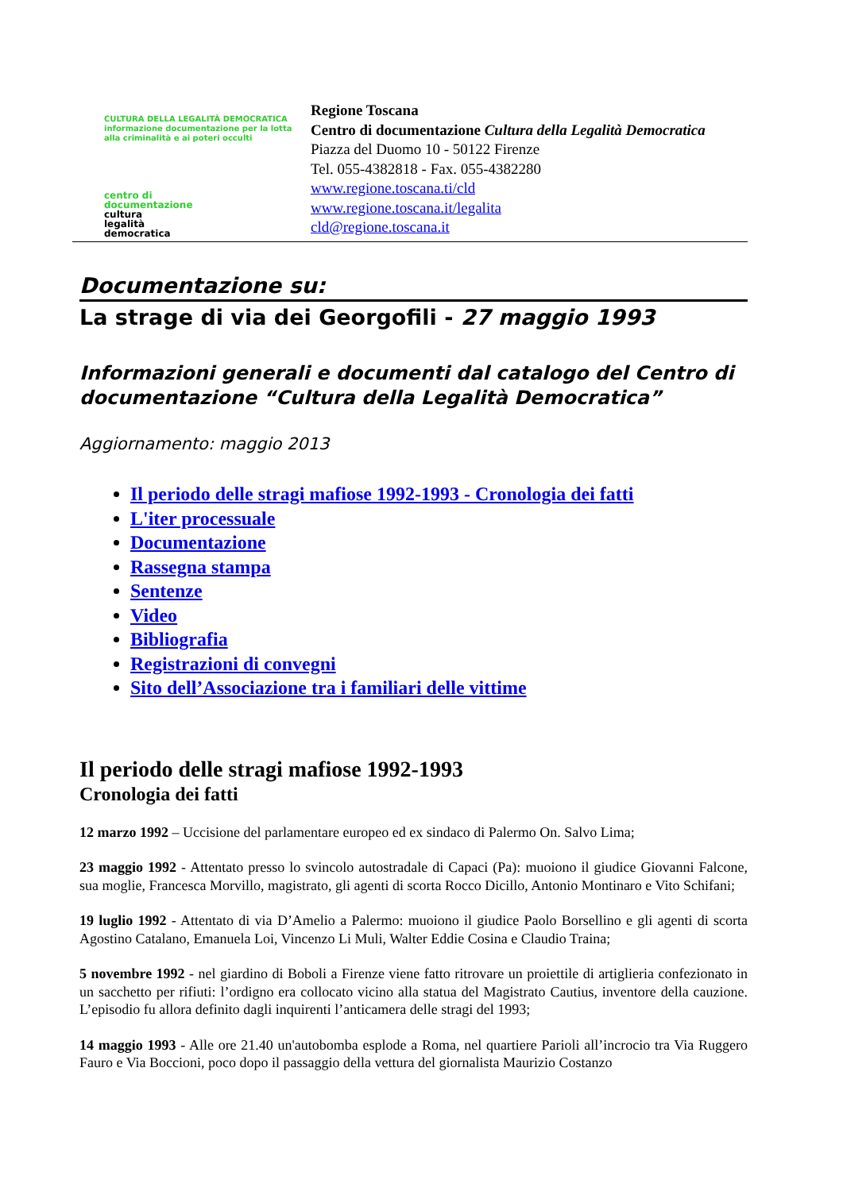CULTURA DELLA LEGALITÀ DEMOCRATICA
informazione documentazione per la lotta alla criminalità e ai poteri occulti
centro di
documentazione
cultura
legalità
democratica
Regione Toscana
Centro di documentazione Cultura della Legalità Democratica
Piazza del Duomo 10 - 50122 Firenze
Tel. 055-4382818 - Fax. 055-4382280
www.regione.toscana.ti/cld
www.regione.toscana.it/legalita
cld@regione.toscana.it
Documentazione su:
La strage di via dei Georgofili - 27 maggio 1993
Informazioni generali e documenti dal catalogo del Centro di documentazione “Cultura della Legalità Democratica”
Aggiornamento: maggio 2013
Il periodo delle stragi mafiose 1992-1993 - Cronologia dei fatti
L'iter processuale
Documentazione
Rassegna stampa
Sentenze
Video
Bibliografia
Registrazioni di convegni
Sito dell’Associazione tra i familiari delle vittime
Il periodo delle stragi mafiose 1992-1993
Cronologia dei fatti
12 marzo 1992 – Uccisione del parlamentare europeo ed ex sindaco di Palermo On. Salvo Lima;
23 maggio 1992 - Attentato presso lo svincolo autostradale di Capaci (Pa): muoiono il giudice Giovanni Falcone, sua moglie, Francesca Morvillo, magistrato, gli agenti di scorta Rocco Dicillo, Antonio Montinaro e Vito Schifani;
19 luglio 1992 - Attentato di via D’Amelio a Palermo: muoiono il giudice Paolo Borsellino e gli agenti di scorta Agostino Catalano, Emanuela Loi, Vincenzo Li Muli, Walter Eddie Cosina e Claudio Traina;
5 novembre 1992 - nel giardino di Boboli a Firenze viene fatto ritrovare un proiettile di artiglieria confezionato in un sacchetto per rifiuti: l’ordigno era collocato vicino alla statua del Magistrato Cautius, inventore della cauzione. L’episodio fu allora definito dagli inquirenti l’anticamera delle stragi del 1993;
14 maggio 1993 - Alle ore 21.40 un'autobomba esplode a Roma, nel quartiere Parioli all’incrocio tra Via Ruggero Fauro e Via Boccioni, poco dopo il passaggio della vettura del giornalista Maurizio Costanzo